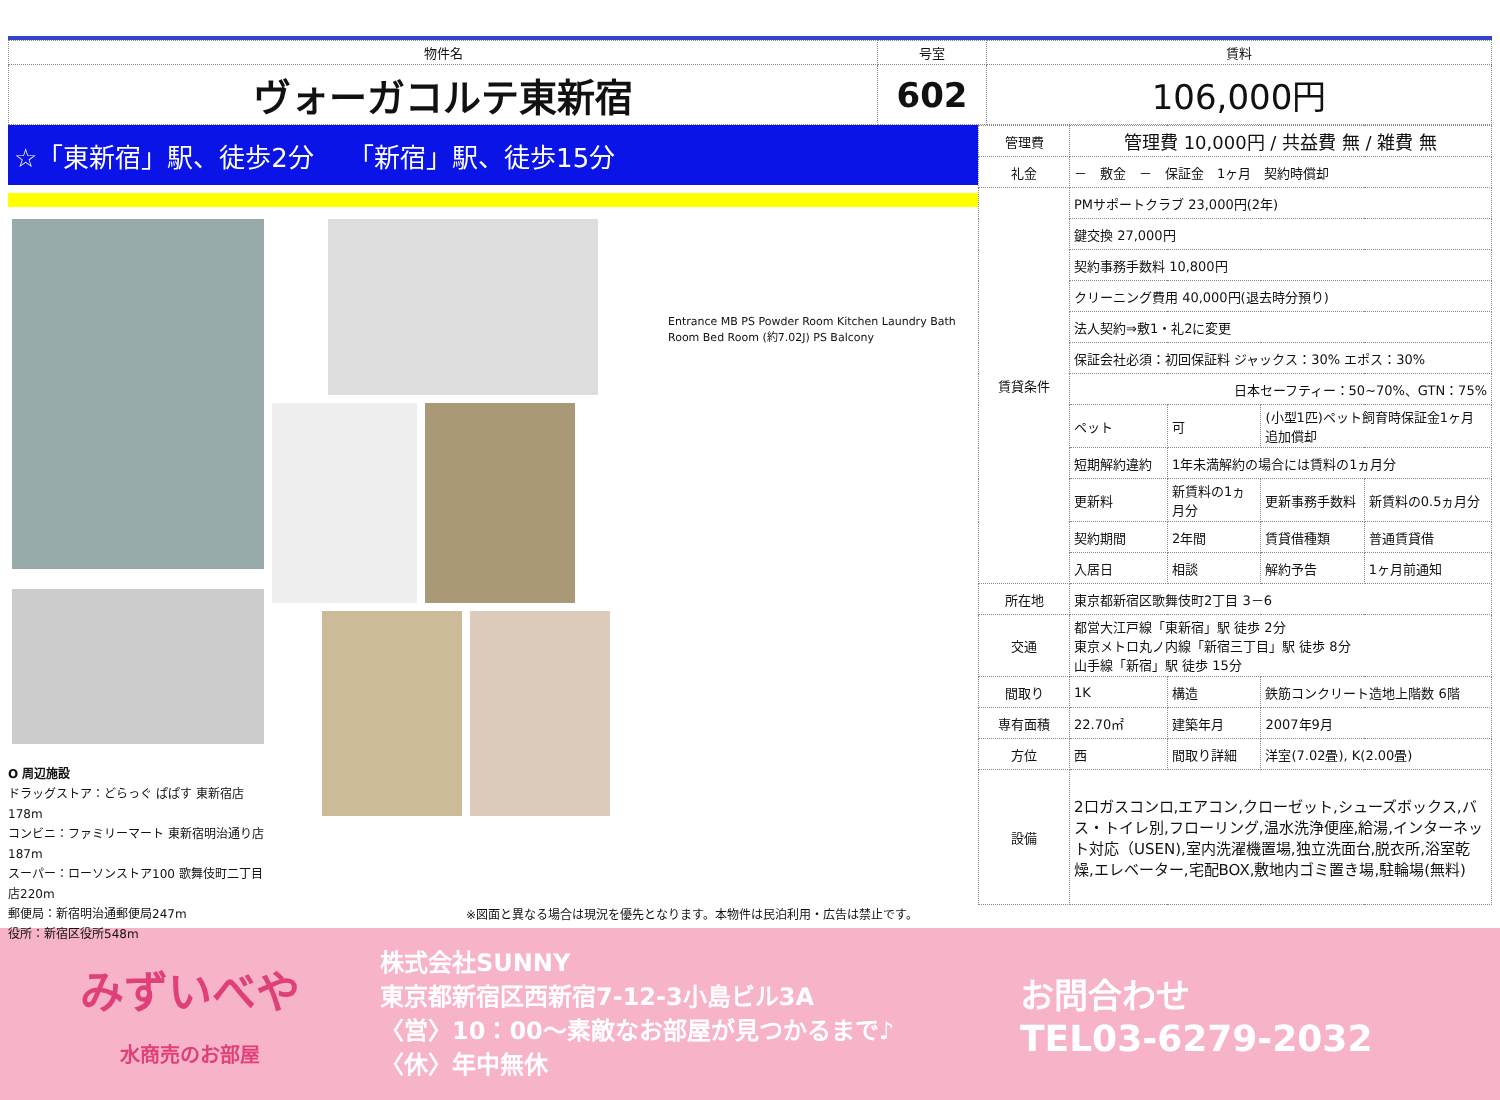| 物件名 | 号室 | 賃料 |
| ヴォーガコルテ東新宿 | 602 | 106,000円 |
☆「東新宿」駅、徒歩2分　 「新宿」駅、徒歩15分
O 周辺施設
ドラッグストア：どらっぐ ぱぱす 東新宿店178m
コンビニ：ファミリーマート 東新宿明治通り店187m
スーパー：ローソンストア100 歌舞伎町二丁目店220m
郵便局：新宿明治通郵便局247m
役所：新宿区役所548m
Entrance MB PS Powder Room Kitchen Laundry Bath Room Bed Room (約7.02J) PS Balcony
※図面と異なる場合は現況を優先となります。本物件は民泊利用・広告は禁止です。
| 管理費 | 管理費 10,000円 / 共益費 無 / 雑費 無 | | | |
| 礼金 | － 敷金 － 保証金 1ヶ月 契約時償却 | | | |
| 賃貸条件 | PMサポートクラブ 23,000円(2年) | | | |
| | 鍵交換 27,000円 | | | |
| | 契約事務手数料 10,800円 | | | |
| | クリーニング費用 40,000円(退去時分預り) | | | |
| | 法人契約⇒敷1・礼2に変更 | | | |
| | 保証会社必須：初回保証料 ジャックス：30% エポス：30% | | | |
| | 日本セーフティー：50~70%、GTN：75% | | | |
| | ペット | 可 | (小型1匹)ペット飼育時保証金1ヶ月追加償却 | |
| | 短期解約違約 | 1年未満解約の場合には賃料の1ヵ月分 | | |
| | 更新料 | 新賃料の1ヵ月分 | 更新事務手数料 | 新賃料の0.5ヵ月分 |
| | 契約期間 | 2年間 | 賃貸借種類 | 普通賃貸借 |
| | 入居日 | 相談 | 解約予告 | 1ヶ月前通知 |
| 所在地 | 東京都新宿区歌舞伎町2丁目 3－6 | | | |
| 交通 | 都営大江戸線「東新宿」駅 徒歩 2分 東京メトロ丸ノ内線「新宿三丁目」駅 徒歩 8分 山手線「新宿」駅 徒歩 15分 | | | |
| 間取り | 1K | 構造 | 鉄筋コンクリート造地上階数 6階 | |
| 専有面積 | 22.70㎡ | 建築年月 | 2007年9月 | |
| 方位 | 西 | 間取り詳細 | 洋室(7.02畳), K(2.00畳) | |
| 設備 | 2口ガスコンロ,エアコン,クローゼット,シューズボックス,バス・トイレ別,フローリング,温水洗浄便座,給湯,インターネット対応（USEN),室内洗濯機置場,独立洗面台,脱衣所,浴室乾燥,エレベーター,宅配BOX,敷地内ゴミ置き場,駐輪場(無料) | | | |
みずいべや
水商売のお部屋
株式会社SUNNY
東京都新宿区西新宿7-12-3小島ビル3A
〈営〉10：00～素敵なお部屋が見つかるまで♪
〈休〉年中無休
お問合わせ
TEL03-6279-2032